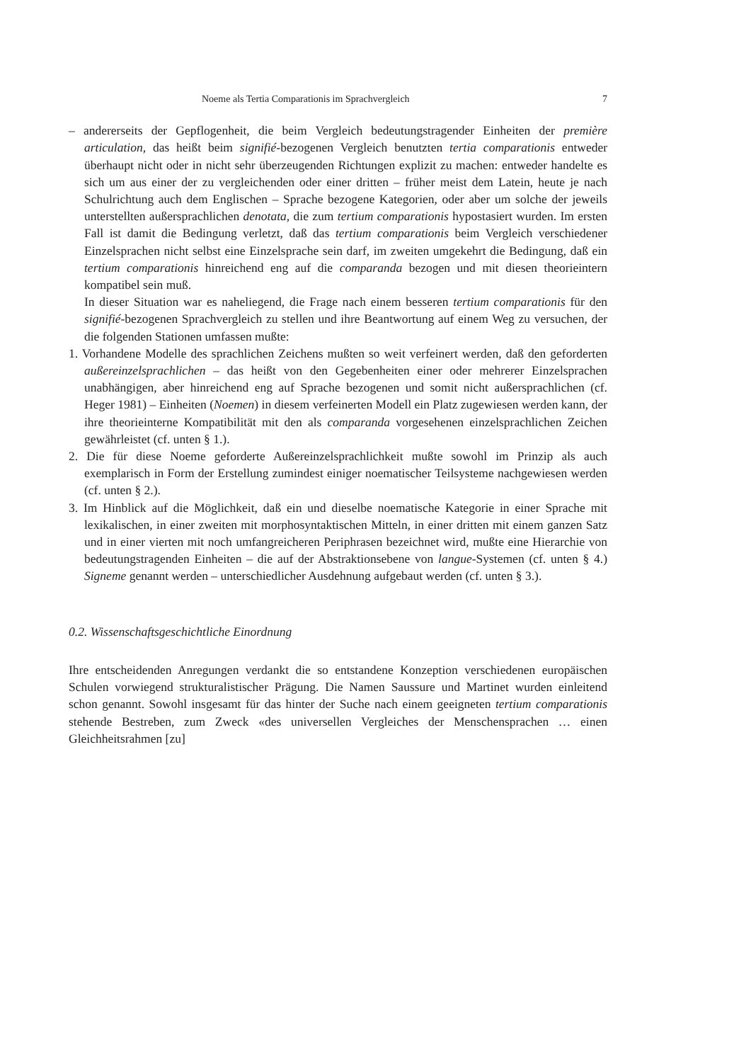Noeme als Tertia Comparationis im Sprachvergleich 7
– andererseits der Gepflogenheit, die beim Vergleich bedeutungstragender Einheiten der première articulation, das heißt beim signifié-bezogenen Vergleich benutzten tertia comparationis entweder überhaupt nicht oder in nicht sehr überzeugenden Richtungen explizit zu machen: entweder handelte es sich um aus einer der zu vergleichenden oder einer dritten – früher meist dem Latein, heute je nach Schulrichtung auch dem Englischen – Sprache bezogene Kategorien, oder aber um solche der jeweils unterstellten außersprachlichen denotata, die zum tertium comparationis hypostasiert wurden. Im ersten Fall ist damit die Bedingung verletzt, daß das tertium comparationis beim Vergleich verschiedener Einzelsprachen nicht selbst eine Einzelsprache sein darf, im zweiten umgekehrt die Bedingung, daß ein tertium comparationis hinreichend eng auf die comparanda bezogen und mit diesen theorieintern kompatibel sein muß.
In dieser Situation war es naheliegend, die Frage nach einem besseren tertium comparationis für den signifié-bezogenen Sprachvergleich zu stellen und ihre Beantwortung auf einem Weg zu versuchen, der die folgenden Stationen umfassen mußte:
1. Vorhandene Modelle des sprachlichen Zeichens mußten so weit verfeinert werden, daß den geforderten außereinzelsprachlichen – das heißt von den Gegebenheiten einer oder mehrerer Einzelsprachen unabhängigen, aber hinreichend eng auf Sprache bezogenen und somit nicht außersprachlichen (cf. Heger 1981) – Einheiten (Noemen) in diesem verfeinerten Modell ein Platz zugewiesen werden kann, der ihre theorieinterne Kompatibilität mit den als comparanda vorgesehenen einzelsprachlichen Zeichen gewährleistet (cf. unten § 1.).
2. Die für diese Noeme geforderte Außereinzelsprachlichkeit mußte sowohl im Prinzip als auch exemplarisch in Form der Erstellung zumindest einiger noematischer Teilsysteme nachgewiesen werden (cf. unten § 2.).
3. Im Hinblick auf die Möglichkeit, daß ein und dieselbe noematische Kategorie in einer Sprache mit lexikalischen, in einer zweiten mit morphosyntaktischen Mitteln, in einer dritten mit einem ganzen Satz und in einer vierten mit noch umfangreicheren Periphrasen bezeichnet wird, mußte eine Hierarchie von bedeutungstragenden Einheiten – die auf der Abstraktionsebene von langue-Systemen (cf. unten § 4.) Signeme genannt werden – unterschiedlicher Ausdehnung aufgebaut werden (cf. unten § 3.).
0.2. Wissenschaftsgeschichtliche Einordnung
Ihre entscheidenden Anregungen verdankt die so entstandene Konzeption verschiedenen europäischen Schulen vorwiegend strukturalistischer Prägung. Die Namen Saussure und Martinet wurden einleitend schon genannt. Sowohl insgesamt für das hinter der Suche nach einem geeigneten tertium comparationis stehende Bestreben, zum Zweck «des universellen Vergleiches der Menschensprachen … einen Gleichheitsrahmen [zu]